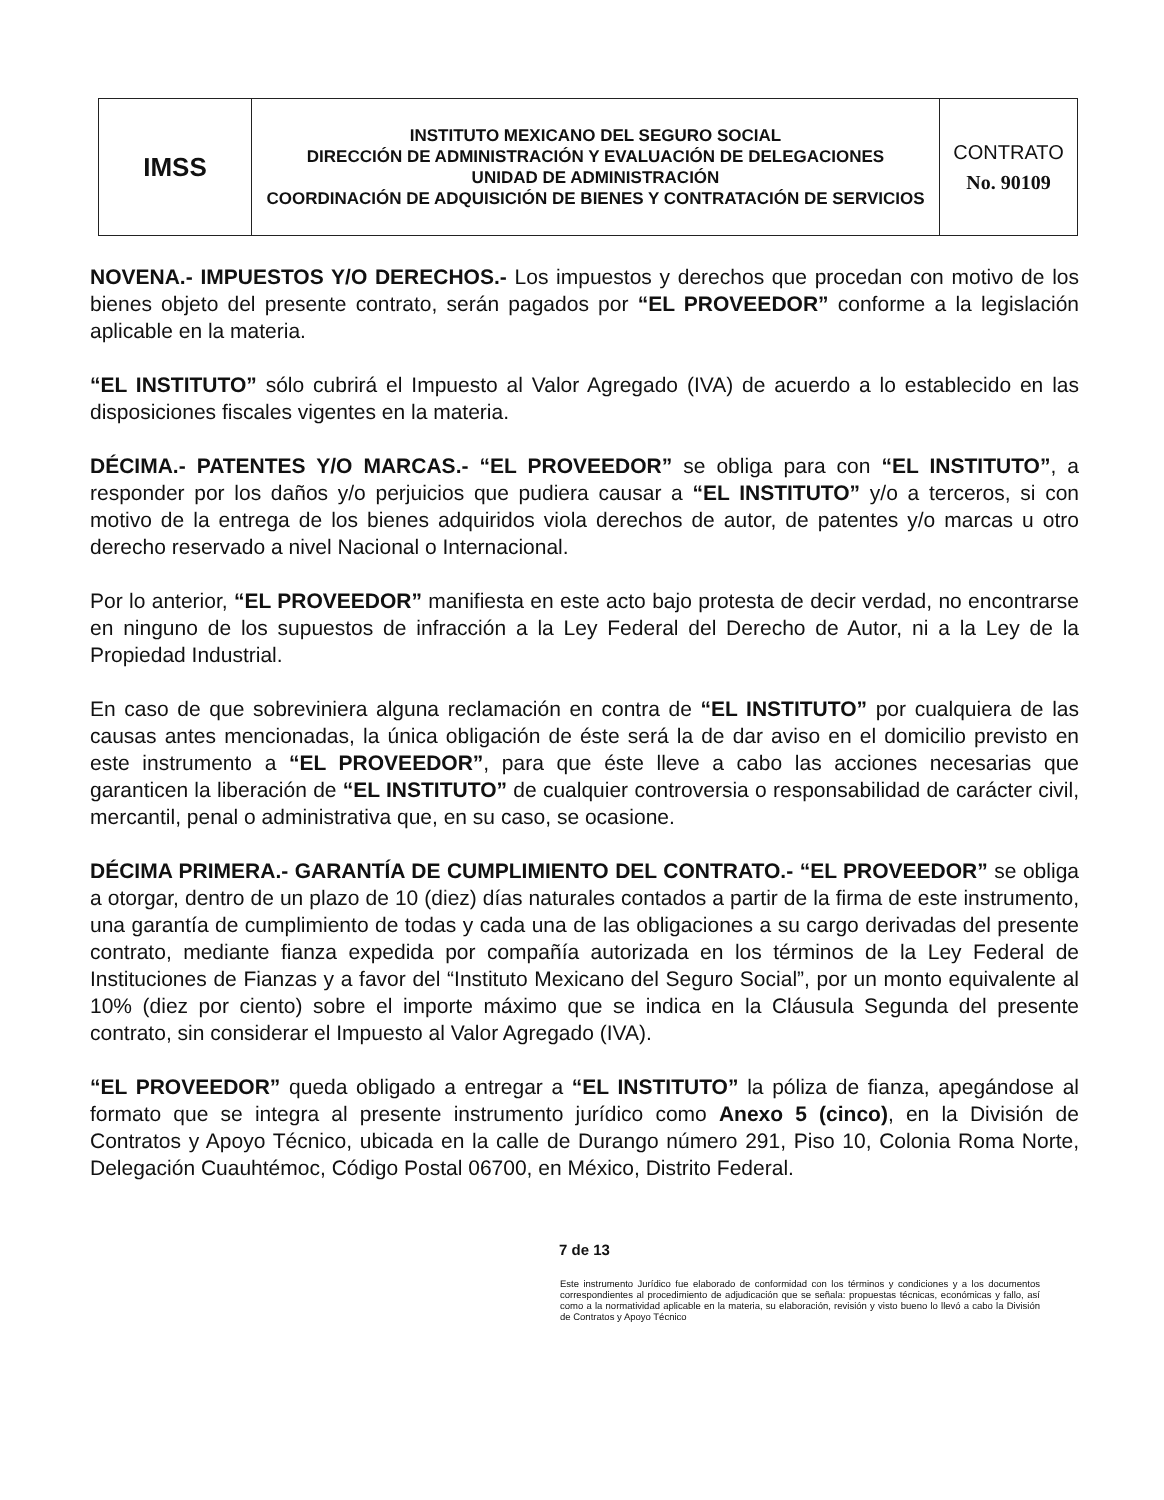| IMSS | INSTITUTO MEXICANO DEL SEGURO SOCIAL DIRECCIÓN DE ADMINISTRACIÓN Y EVALUACIÓN DE DELEGACIONES UNIDAD DE ADMINISTRACIÓN COORDINACIÓN DE ADQUISICIÓN DE BIENES Y CONTRATACIÓN DE SERVICIOS | CONTRATO No. 90109 |
NOVENA.- IMPUESTOS Y/O DERECHOS.- Los impuestos y derechos que procedan con motivo de los bienes objeto del presente contrato, serán pagados por “EL PROVEEDOR” conforme a la legislación aplicable en la materia.
“EL INSTITUTO” sólo cubrirá el Impuesto al Valor Agregado (IVA) de acuerdo a lo establecido en las disposiciones fiscales vigentes en la materia.
DÉCIMA.- PATENTES Y/O MARCAS.- “EL PROVEEDOR” se obliga para con “EL INSTITUTO”, a responder por los daños y/o perjuicios que pudiera causar a “EL INSTITUTO” y/o a terceros, si con motivo de la entrega de los bienes adquiridos viola derechos de autor, de patentes y/o marcas u otro derecho reservado a nivel Nacional o Internacional.
Por lo anterior, “EL PROVEEDOR” manifiesta en este acto bajo protesta de decir verdad, no encontrarse en ninguno de los supuestos de infracción a la Ley Federal del Derecho de Autor, ni a la Ley de la Propiedad Industrial.
En caso de que sobreviniera alguna reclamación en contra de “EL INSTITUTO” por cualquiera de las causas antes mencionadas, la única obligación de éste será la de dar aviso en el domicilio previsto en este instrumento a “EL PROVEEDOR”, para que éste lleve a cabo las acciones necesarias que garanticen la liberación de “EL INSTITUTO” de cualquier controversia o responsabilidad de carácter civil, mercantil, penal o administrativa que, en su caso, se ocasione.
DÉCIMA PRIMERA.- GARANTÍA DE CUMPLIMIENTO DEL CONTRATO.- “EL PROVEEDOR” se obliga a otorgar, dentro de un plazo de 10 (diez) días naturales contados a partir de la firma de este instrumento, una garantía de cumplimiento de todas y cada una de las obligaciones a su cargo derivadas del presente contrato, mediante fianza expedida por compañía autorizada en los términos de la Ley Federal de Instituciones de Fianzas y a favor del “Instituto Mexicano del Seguro Social”, por un monto equivalente al 10% (diez por ciento) sobre el importe máximo que se indica en la Cláusula Segunda del presente contrato, sin considerar el Impuesto al Valor Agregado (IVA).
“EL PROVEEDOR” queda obligado a entregar a “EL INSTITUTO” la póliza de fianza, apegándose al formato que se integra al presente instrumento jurídico como Anexo 5 (cinco), en la División de Contratos y Apoyo Técnico, ubicada en la calle de Durango número 291, Piso 10, Colonia Roma Norte, Delegación Cuauhtémoc, Código Postal 06700, en México, Distrito Federal.
7 de 13
Este instrumento Jurídico fue elaborado de conformidad con los términos y condiciones y a los documentos correspondientes al procedimiento de adjudicación que se señala: propuestas técnicas, económicas y fallo, así como a la normatividad aplicable en la materia, su elaboración, revisión y visto bueno lo llevó a cabo la División de Contratos y Apoyo Técnico